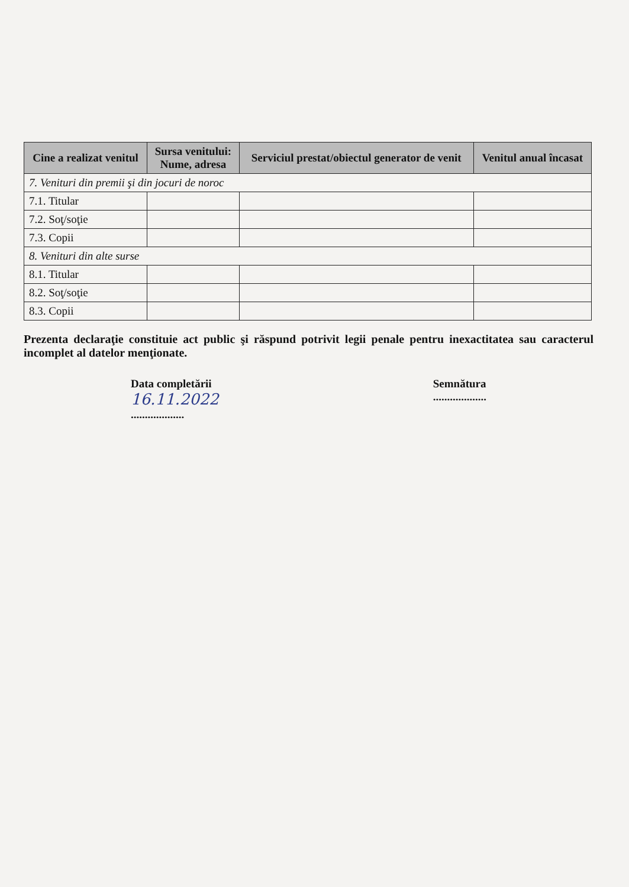| Cine a realizat venitul | Sursa venitului: Nume, adresa | Serviciul prestat/obiectul generator de venit | Venitul anual încasat |
| --- | --- | --- | --- |
| 7. Venituri din premii şi din jocuri de noroc | | | |
| 7.1. Titular | | | |
| 7.2. Soţ/soţie | | | |
| 7.3. Copii | | | |
| 8. Venituri din alte surse | | | |
| 8.1. Titular | | | |
| 8.2. Soţ/soţie | | | |
| 8.3. Copii | | | |
Prezenta declaraţie constituie act public şi răspund potrivit legii penale pentru inexactitatea sau caracterul incomplet al datelor menţionate.
Data completării
16.11.2022...................
Semnătura
...................